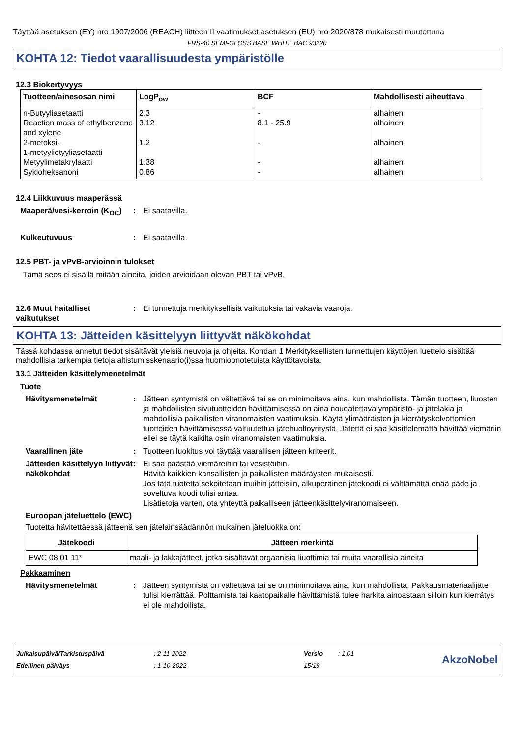Täyttää asetuksen (EY) nro 1907/2006 (REACH) liitteen II vaatimukset asetuksen (EU) nro 2020/878 mukaisesti muutettuna
FRS-40 SEMI-GLOSS BASE WHITE BAC 93220
KOHTA 12: Tiedot vaarallisuudesta ympäristölle
12.3 Biokertyvyys
| Tuotteen/ainesosan nimi | LogP<sub>ow</sub> | BCF | Mahdollisesti aiheuttava |
| --- | --- | --- | --- |
| n-Butyyliasetaatti | 2.3 | - | alhainen |
| Reaction mass of ethylbenzene and xylene | 3.12 | 8.1 - 25.9 | alhainen |
| 2-metoksi- 1-metyylietyyliasetaatti | 1.2 | - | alhainen |
| Metyylimetakrylaatti | 1.38 | - | alhainen |
| Sykloheksanoni | 0.86 | - | alhainen |
12.4 Liikkuvuus maaperässä
Maaperä/vesi-kerroin (K<sub>OC</sub>)
: Ei saatavilla.
Kulkeutuvuus : Ei saatavilla.
12.5 PBT- ja vPvB-arvioinnin tulokset
Tämä seos ei sisällä mitään aineita, joiden arvioidaan olevan PBT tai vPvB.
12.6 Muut haitalliset vaikutukset
: Ei tunnettuja merkityksellisiä vaikutuksia tai vakavia vaaroja.
KOHTA 13: Jätteiden käsittelyyn liittyvät näkökohdat
Tässä kohdassa annetut tiedot sisältävät yleisiä neuvoja ja ohjeita. Kohdan 1 Merkityksellisten tunnettujen käyttöjen luettelo sisältää mahdollisia tarkempia tietoja altistumisskenaario(i)ssa huomioonotetuista käyttötavoista.
13.1 Jätteiden käsittelymenetelmät
Tuote
Hävitysmenetelmät : Jätteen syntymistä on vältettävä tai se on minimoitava aina, kun mahdollista. Tämän tuotteen, liuosten ja mahdollisten sivutuotteiden hävittämisessä on aina noudatettava ympäristö- ja jätelakia ja mahdollisia paikallisten viranomaisten vaatimuksia. Käytä ylimääräisten ja kierrätyskelvottomien tuotteiden hävittämisessä valtuutettua jätehuoltoyritystä. Jätettä ei saa käsittelemättä hävittää viemäriin ellei se täytä kaikilta osin viranomaisten vaatimuksia.
Vaarallinen jäte : Tuotteen luokitus voi täyttää vaarallisen jätteen kriteerit.
Jätteiden käsittelyyn liittyvät näkökohdat
: Ei saa päästää viemäreihin tai vesistöihin.
Hävitä kaikkien kansallisten ja paikallisten määräysten mukaisesti.
Jos tätä tuotetta sekoitetaan muihin jätteisiin, alkuperäinen jätekoodi ei välttämättä enää päde ja soveltuva koodi tulisi antaa.
Lisätietoja varten, ota yhteyttä paikalliseen jätteenkäsittelyviranomaiseen.
Euroopan jäteluettelo (EWC)
Tuotetta hävitettäessä jätteenä sen jätelainsäädännön mukainen jäteluokka on:
| Jätekoodi | Jätteen merkintä |
| --- | --- |
| EWC 08 01 11* | maali- ja lakkajätteet, jotka sisältävät orgaanisia liuottimia tai muita vaarallisia aineita |
Pakkaaminen
Hävitysmenetelmät : Jätteen syntymistä on vältettävä tai se on minimoitava aina, kun mahdollista. Pakkausmateriaalijäte tulisi kierrättää. Polttamista tai kaatopaikalle hävittämistä tulee harkita ainoastaan silloin kun kierrätys ei ole mahdollista.
Julkaisupäivä/Tarkistuspäivä
Edellinen päiväys
: 2-11-2022
: 1-10-2022
Versio
15/19
: 1.01
AkzoNobel